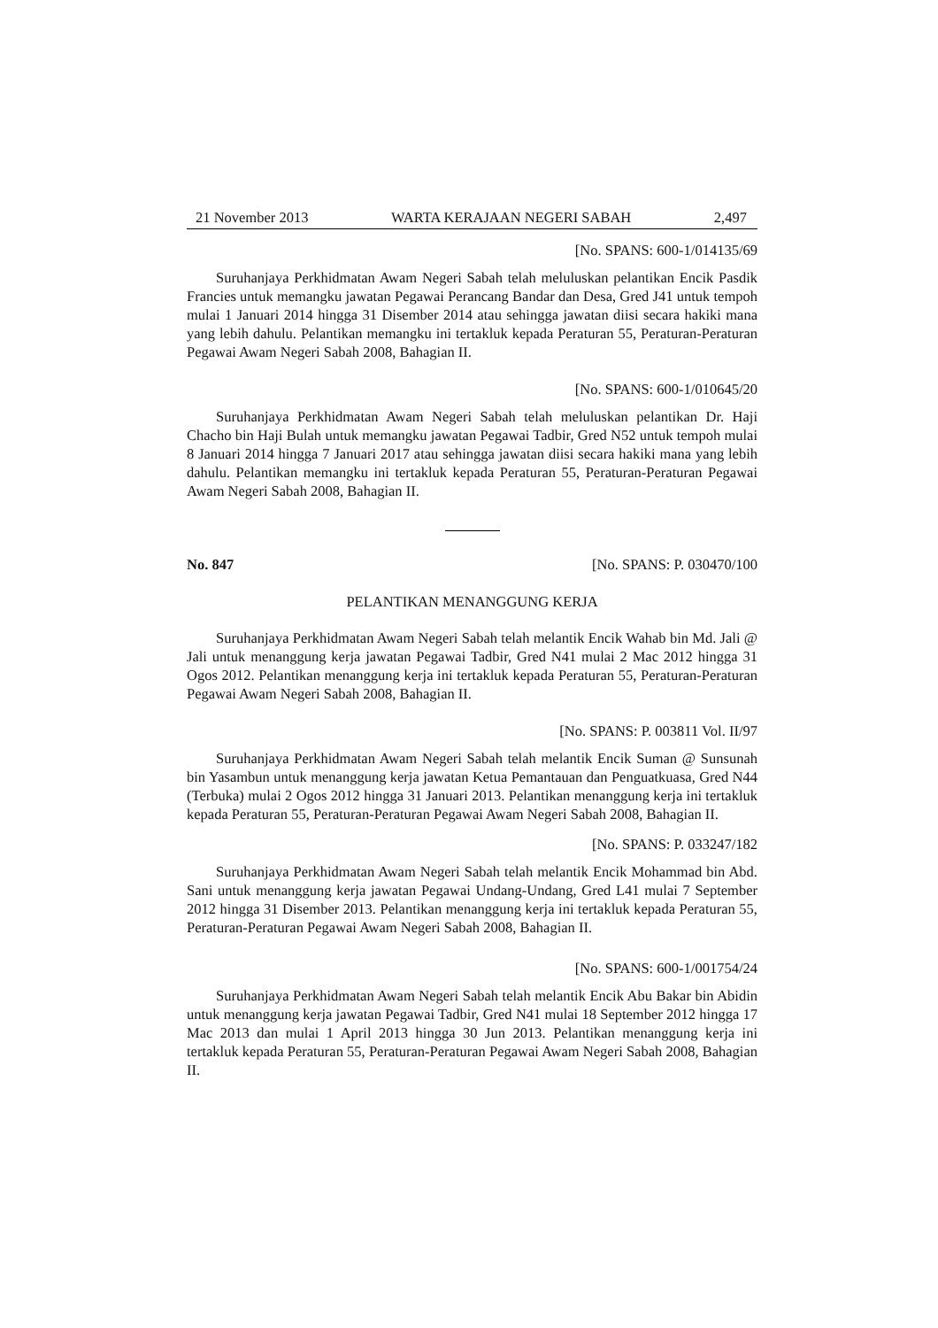21 November 2013 WARTA KERAJAAN NEGERI SABAH 2,497
[No. SPANS: 600-1/014135/69
Suruhanjaya Perkhidmatan Awam Negeri Sabah telah meluluskan pelantikan Encik Pasdik Francies untuk memangku jawatan Pegawai Perancang Bandar dan Desa, Gred J41 untuk tempoh mulai 1 Januari 2014 hingga 31 Disember 2014 atau sehingga jawatan diisi secara hakiki mana yang lebih dahulu. Pelantikan memangku ini tertakluk kepada Peraturan 55, Peraturan-Peraturan Pegawai Awam Negeri Sabah 2008, Bahagian II.
[No. SPANS: 600-1/010645/20
Suruhanjaya Perkhidmatan Awam Negeri Sabah telah meluluskan pelantikan Dr. Haji Chacho bin Haji Bulah untuk memangku jawatan Pegawai Tadbir, Gred N52 untuk tempoh mulai 8 Januari 2014 hingga 7 Januari 2017 atau sehingga jawatan diisi secara hakiki mana yang lebih dahulu. Pelantikan memangku ini tertakluk kepada Peraturan 55, Peraturan-Peraturan Pegawai Awam Negeri Sabah 2008, Bahagian II.
No. 847 [No. SPANS: P. 030470/100
PELANTIKAN MENANGGUNG KERJA
Suruhanjaya Perkhidmatan Awam Negeri Sabah telah melantik Encik Wahab bin Md. Jali @ Jali untuk menanggung kerja jawatan Pegawai Tadbir, Gred N41 mulai 2 Mac 2012 hingga 31 Ogos 2012. Pelantikan menanggung kerja ini tertakluk kepada Peraturan 55, Peraturan-Peraturan Pegawai Awam Negeri Sabah 2008, Bahagian II.
[No. SPANS: P. 003811 Vol. II/97
Suruhanjaya Perkhidmatan Awam Negeri Sabah telah melantik Encik Suman @ Sunsunah bin Yasambun untuk menanggung kerja jawatan Ketua Pemantauan dan Penguatkuasa, Gred N44 (Terbuka) mulai 2 Ogos 2012 hingga 31 Januari 2013. Pelantikan menanggung kerja ini tertakluk kepada Peraturan 55, Peraturan-Peraturan Pegawai Awam Negeri Sabah 2008, Bahagian II.
[No. SPANS: P. 033247/182
Suruhanjaya Perkhidmatan Awam Negeri Sabah telah melantik Encik Mohammad bin Abd. Sani untuk menanggung kerja jawatan Pegawai Undang-Undang, Gred L41 mulai 7 September 2012 hingga 31 Disember 2013. Pelantikan menanggung kerja ini tertakluk kepada Peraturan 55, Peraturan-Peraturan Pegawai Awam Negeri Sabah 2008, Bahagian II.
[No. SPANS: 600-1/001754/24
Suruhanjaya Perkhidmatan Awam Negeri Sabah telah melantik Encik Abu Bakar bin Abidin untuk menanggung kerja jawatan Pegawai Tadbir, Gred N41 mulai 18 September 2012 hingga 17 Mac 2013 dan mulai 1 April 2013 hingga 30 Jun 2013. Pelantikan menanggung kerja ini tertakluk kepada Peraturan 55, Peraturan-Peraturan Pegawai Awam Negeri Sabah 2008, Bahagian II.